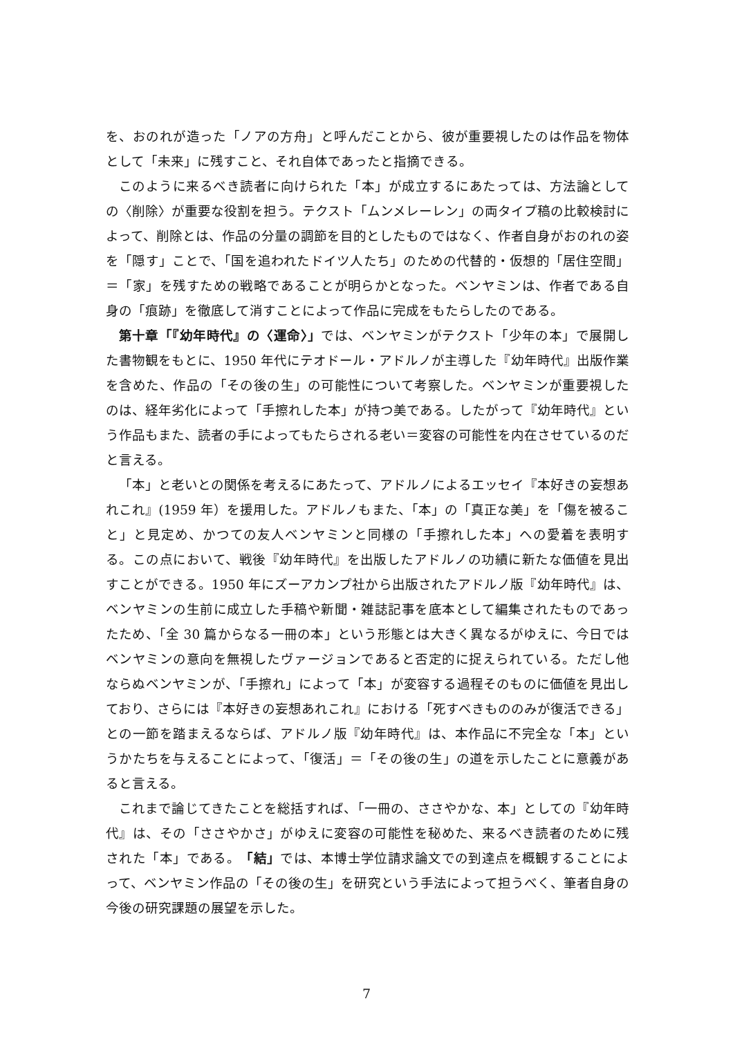を、おのれが造った「ノアの方舟」と呼んだことから、彼が重要視したのは作品を物体として「未来」に残すこと、それ自体であったと指摘できる。
このように来るべき読者に向けられた「本」が成立するにあたっては、方法論としての〈削除〉が重要な役割を担う。テクスト「ムンメレーレン」の両タイプ稿の比較検討によって、削除とは、作品の分量の調節を目的としたものではなく、作者自身がおのれの姿を「隠す」ことで、「国を追われたドイツ人たち」のための代替的・仮想的「居住空間」＝「家」を残すための戦略であることが明らかとなった。ベンヤミンは、作者である自身の「痕跡」を徹底して消すことによって作品に完成をもたらしたのである。
第十章「『幼年時代』の〈運命〉」では、ベンヤミンがテクスト「少年の本」で展開した書物観をもとに、1950 年代にテオドール・アドルノが主導した『幼年時代』出版作業を含めた、作品の「その後の生」の可能性について考察した。ベンヤミンが重要視したのは、経年劣化によって「手擦れした本」が持つ美である。したがって『幼年時代』という作品もまた、読者の手によってもたらされる老い＝変容の可能性を内在させているのだと言える。
「本」と老いとの関係を考えるにあたって、アドルノによるエッセイ『本好きの妄想あれこれ』(1959 年）を援用した。アドルノもまた、「本」の「真正な美」を「傷を被ること」と見定め、かつての友人ベンヤミンと同様の「手擦れした本」への愛着を表明する。この点において、戦後『幼年時代』を出版したアドルノの功績に新たな価値を見出すことができる。1950 年にズーアカンプ社から出版されたアドルノ版『幼年時代』は、ベンヤミンの生前に成立した手稿や新聞・雑誌記事を底本として編集されたものであったため、「全 30 篇からなる一冊の本」という形態とは大きく異なるがゆえに、今日ではベンヤミンの意向を無視したヴァージョンであると否定的に捉えられている。ただし他ならぬベンヤミンが、「手擦れ」によって「本」が変容する過程そのものに価値を見出しており、さらには『本好きの妄想あれこれ』における「死すべきもののみが復活できる」との一節を踏まえるならば、アドルノ版『幼年時代』は、本作品に不完全な「本」というかたちを与えることによって、「復活」＝「その後の生」の道を示したことに意義があると言える。
これまで論じてきたことを総括すれば、「一冊の、ささやかな、本」としての『幼年時代』は、その「ささやかさ」がゆえに変容の可能性を秘めた、来るべき読者のために残された「本」である。「結」では、本博士学位請求論文での到達点を概観することによって、ベンヤミン作品の「その後の生」を研究という手法によって担うべく、筆者自身の今後の研究課題の展望を示した。
7